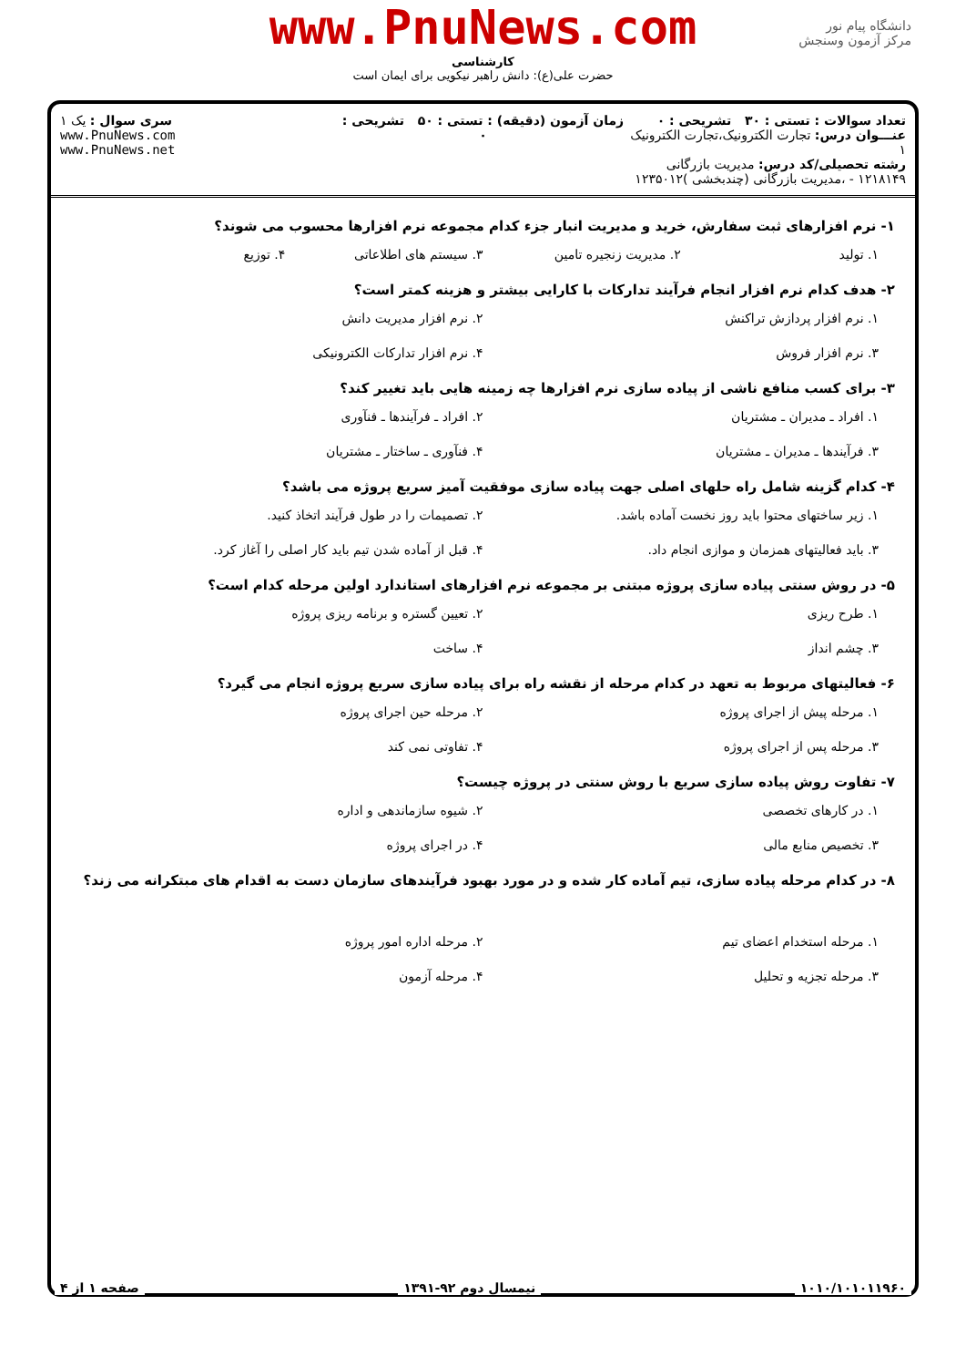دانشگاه پیام نور
مرکز آزمون وسنجش
www.PnuNews.com
کارشناسی
حضرت علی(ع): دانش راهبر نیکویی برای ایمان است
تعداد سوالات : تستی : ۳۰ تشریحی : ۰
عنـــوان درس: تجارت الکترونیک،تجارت الکترونیک ۱
رشته تحصیلی/کد درس: مدیریت بازرگانی ۱۲۱۸۱۴۹ - ،مدیریت بازرگانی (چندبخشی )۱۲۳۵۰۱۲
زمان آزمون (دقیقه) : تستی : ۵۰ تشریحی : ۰
سری سوال : یک ۱
www.PnuNews.com
www.PnuNews.net
۱- نرم افزارهای ثبت سفارش، خرید و مدیریت انبار جزء کدام مجموعه نرم افزارها محسوب می شوند؟
۱. تولید
۲. مدیریت زنجیره تامین
۳. سیستم های اطلاعاتی
۴. توزیع
۲- هدف کدام نرم افزار انجام فرآیند تداركات با كارایی بیشتر و هزینه كمتر است؟
۱. نرم افزار پردازش تراکنش
۲. نرم افزار مدیریت دانش
۳. نرم افزار فروش
۴. نرم افزار تداركات الكترونیكی
۳- برای كسب منافع ناشی از پیاده سازی نرم افزارها چه زمینه هایی باید تغییر كند؟
۱. افراد ـ مدیران ـ مشتریان
۲. افراد ـ فرآیندها ـ فنآوری
۳. فرآیندها ـ مدیران ـ مشتریان
۴. فنآوری ـ ساختار ـ مشتریان
۴- كدام گزینه شامل راه حلهای اصلی جهت پیاده سازی موفقیت آمیز سریع پروژه می باشد؟
۱. زیر ساختهای محتوا باید روز نخست آماده باشد.
۲. تصمیمات را در طول فرآیند اتخاذ كنید.
۳. باید فعالیتهای همزمان و موازی انجام داد.
۴. قبل از آماده شدن تیم باید كار اصلی را آغاز كرد.
۵- در روش سنتی پیاده سازی پروژه مبتنی بر مجموعه نرم افزارهای استاندارد اولین مرحله كدام است؟
۱. طرح ریزی
۲. تعیین گستره و برنامه ریزی پروژه
۳. چشم انداز
۴. ساخت
۶- فعالیتهای مربوط به تعهد در كدام مرحله از نقشه راه برای پیاده سازی سریع پروژه انجام می گیرد؟
۱. مرحله پیش از اجرای پروژه
۲. مرحله حین اجرای پروژه
۳. مرحله پس از اجرای پروژه
۴. تفاوتی نمی كند
۷- تفاوت روش پیاده سازی سریع با روش سنتی در پروژه چیست؟
۱. در كارهای تخصصی
۲. شیوه سازماندهی و اداره
۳. تخصیص منابع مالی
۴. در اجرای پروژه
۸- در كدام مرحله پیاده سازی، تیم آماده كار شده و در مورد بهبود فرآیندهای سازمان دست به اقدام های مبتكرانه می زند؟
۱. مرحله استخدام اعضای تیم
۲. مرحله اداره امور پروژه
۳. مرحله تجزیه و تحلیل
۴. مرحله آزمون
۱۰۱۰/۱۰۱۰۱۱۹۶۰ نیمسال دوم ۹۲-۱۳۹۱ صفحه ۱ از ۴